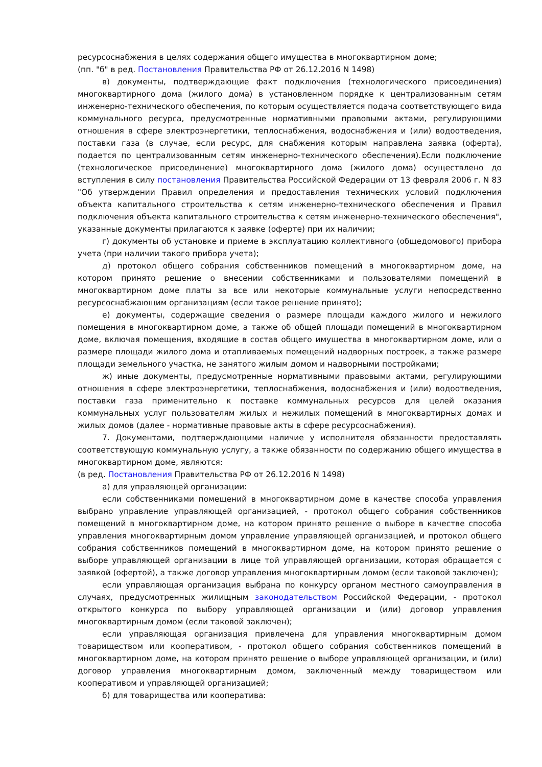ресурсоснабжения в целях содержания общего имущества в многоквартирном доме;
(пп. "б" в ред. Постановления Правительства РФ от 26.12.2016 N 1498)
в) документы, подтверждающие факт подключения (технологического присоединения) многоквартирного дома (жилого дома) в установленном порядке к централизованным сетям инженерно-технического обеспечения, по которым осуществляется подача соответствующего вида коммунального ресурса, предусмотренные нормативными правовыми актами, регулирующими отношения в сфере электроэнергетики, теплоснабжения, водоснабжения и (или) водоотведения, поставки газа (в случае, если ресурс, для снабжения которым направлена заявка (оферта), подается по централизованным сетям инженерно-технического обеспечения).Если подключение (технологическое присоединение) многоквартирного дома (жилого дома) осуществлено до вступления в силу постановления Правительства Российской Федерации от 13 февраля 2006 г. N 83 "Об утверждении Правил определения и предоставления технических условий подключения объекта капитального строительства к сетям инженерно-технического обеспечения и Правил подключения объекта капитального строительства к сетям инженерно-технического обеспечения", указанные документы прилагаются к заявке (оферте) при их наличии;
г) документы об установке и приеме в эксплуатацию коллективного (общедомового) прибора учета (при наличии такого прибора учета);
д) протокол общего собрания собственников помещений в многоквартирном доме, на котором принято решение о внесении собственниками и пользователями помещений в многоквартирном доме платы за все или некоторые коммунальные услуги непосредственно ресурсоснабжающим организациям (если такое решение принято);
е) документы, содержащие сведения о размере площади каждого жилого и нежилого помещения в многоквартирном доме, а также об общей площади помещений в многоквартирном доме, включая помещения, входящие в состав общего имущества в многоквартирном доме, или о размере площади жилого дома и отапливаемых помещений надворных построек, а также размере площади земельного участка, не занятого жилым домом и надворными постройками;
ж) иные документы, предусмотренные нормативными правовыми актами, регулирующими отношения в сфере электроэнергетики, теплоснабжения, водоснабжения и (или) водоотведения, поставки газа применительно к поставке коммунальных ресурсов для целей оказания коммунальных услуг пользователям жилых и нежилых помещений в многоквартирных домах и жилых домов (далее - нормативные правовые акты в сфере ресурсоснабжения).
7. Документами, подтверждающими наличие у исполнителя обязанности предоставлять соответствующую коммунальную услугу, а также обязанности по содержанию общего имущества в многоквартирном доме, являются:
(в ред. Постановления Правительства РФ от 26.12.2016 N 1498)
а) для управляющей организации:
если собственниками помещений в многоквартирном доме в качестве способа управления выбрано управление управляющей организацией, - протокол общего собрания собственников помещений в многоквартирном доме, на котором принято решение о выборе в качестве способа управления многоквартирным домом управление управляющей организацией, и протокол общего собрания собственников помещений в многоквартирном доме, на котором принято решение о выборе управляющей организации в лице той управляющей организации, которая обращается с заявкой (офертой), а также договор управления многоквартирным домом (если таковой заключен);
если управляющая организация выбрана по конкурсу органом местного самоуправления в случаях, предусмотренных жилищным законодательством Российской Федерации, - протокол открытого конкурса по выбору управляющей организации и (или) договор управления многоквартирным домом (если таковой заключен);
если управляющая организация привлечена для управления многоквартирным домом товариществом или кооперативом, - протокол общего собрания собственников помещений в многоквартирном доме, на котором принято решение о выборе управляющей организации, и (или) договор управления многоквартирным домом, заключенный между товариществом или кооперативом и управляющей организацией;
б) для товарищества или кооператива: